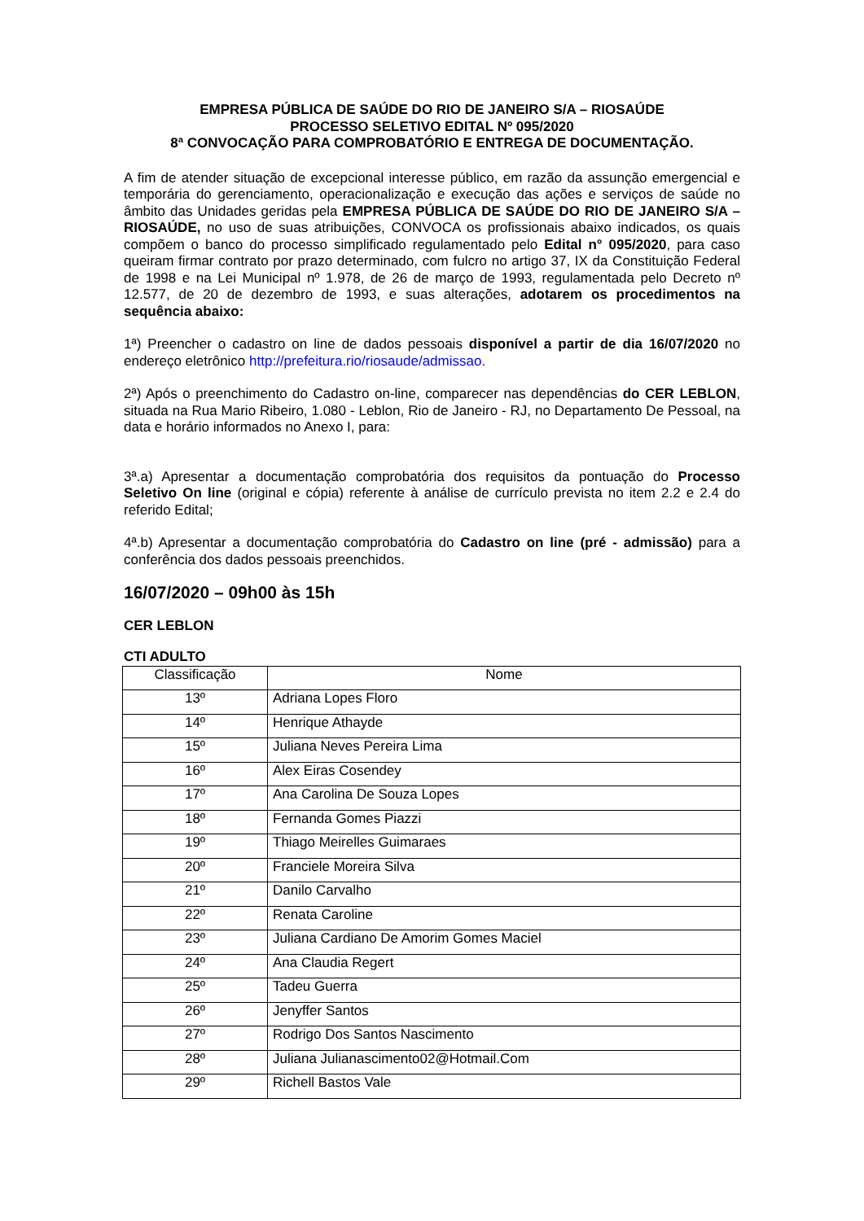EMPRESA PÚBLICA DE SAÚDE DO RIO DE JANEIRO S/A – RIOSAÚDE
PROCESSO SELETIVO EDITAL Nº 095/2020
8ª CONVOCAÇÃO PARA COMPROBATÓRIO E ENTREGA DE DOCUMENTAÇÃO.
A fim de atender situação de excepcional interesse público, em razão da assunção emergencial e temporária do gerenciamento, operacionalização e execução das ações e serviços de saúde no âmbito das Unidades geridas pela EMPRESA PÚBLICA DE SAÚDE DO RIO DE JANEIRO S/A – RIOSAÚDE, no uso de suas atribuições, CONVOCA os profissionais abaixo indicados, os quais compõem o banco do processo simplificado regulamentado pelo Edital n° 095/2020, para caso queiram firmar contrato por prazo determinado, com fulcro no artigo 37, IX da Constituição Federal de 1998 e na Lei Municipal nº 1.978, de 26 de março de 1993, regulamentada pelo Decreto nº 12.577, de 20 de dezembro de 1993, e suas alterações, adotarem os procedimentos na sequência abaixo:
1ª) Preencher o cadastro on line de dados pessoais disponível a partir de dia 16/07/2020 no endereço eletrônico http://prefeitura.rio/riosaude/admissao.
2ª) Após o preenchimento do Cadastro on-line, comparecer nas dependências do CER LEBLON, situada na Rua Mario Ribeiro, 1.080 - Leblon, Rio de Janeiro - RJ, no Departamento De Pessoal, na data e horário informados no Anexo I, para:
3ª.a) Apresentar a documentação comprobatória dos requisitos da pontuação do Processo Seletivo On line (original e cópia) referente à análise de currículo prevista no item 2.2 e 2.4 do referido Edital;
4ª.b) Apresentar a documentação comprobatória do Cadastro on line (pré - admissão) para a conferência dos dados pessoais preenchidos.
16/07/2020 – 09h00 às 15h
CER LEBLON
CTI ADULTO
| Classificação | Nome |
| --- | --- |
| 13º | Adriana Lopes Floro |
| 14º | Henrique Athayde |
| 15º | Juliana Neves Pereira Lima |
| 16º | Alex Eiras Cosendey |
| 17º | Ana Carolina De Souza Lopes |
| 18º | Fernanda Gomes Piazzi |
| 19º | Thiago Meirelles Guimaraes |
| 20º | Franciele Moreira Silva |
| 21º | Danilo Carvalho |
| 22º | Renata Caroline |
| 23º | Juliana Cardiano De Amorim Gomes Maciel |
| 24º | Ana Claudia Regert |
| 25º | Tadeu Guerra |
| 26º | Jenyffer Santos |
| 27º | Rodrigo Dos Santos Nascimento |
| 28º | Juliana Julianascimento02@Hotmail.Com |
| 29º | Richell Bastos Vale |